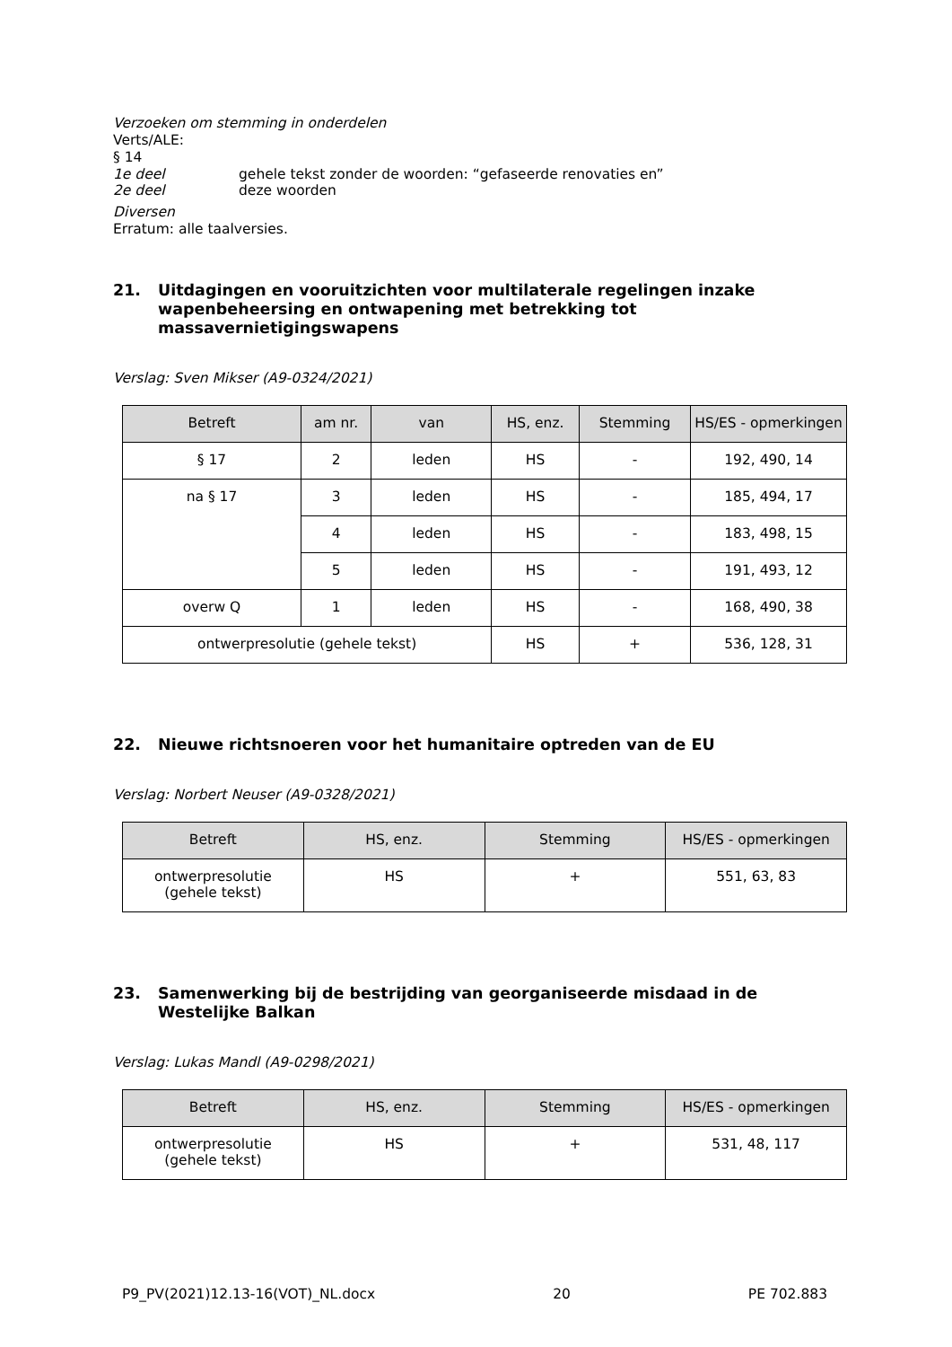Verzoeken om stemming in onderdelen
Verts/ALE:
§ 14
1e deel gehele tekst zonder de woorden: “gefaseerde renovaties en”
2e deel deze woorden
Diversen
Erratum: alle taalversies.
21. Uitdagingen en vooruitzichten voor multilaterale regelingen inzake wapenbeheersing en ontwapening met betrekking tot massavernietigingswapens
Verslag: Sven Mikser (A9-0324/2021)
| Betreft | am nr. | van | HS, enz. | Stemming | HS/ES - opmerkingen |
| --- | --- | --- | --- | --- | --- |
| § 17 | 2 | leden | HS | - | 192, 490, 14 |
| na § 17 | 3 | leden | HS | - | 185, 494, 17 |
| | 4 | leden | HS | - | 183, 498, 15 |
| | 5 | leden | HS | - | 191, 493, 12 |
| overw Q | 1 | leden | HS | - | 168, 490, 38 |
| ontwerpresolutie (gehele tekst) | | | HS | + | 536, 128, 31 |
22. Nieuwe richtsnoeren voor het humanitaire optreden van de EU
Verslag: Norbert Neuser (A9-0328/2021)
| Betreft | HS, enz. | Stemming | HS/ES - opmerkingen |
| --- | --- | --- | --- |
| ontwerpresolutie (gehele tekst) | HS | + | 551, 63, 83 |
23. Samenwerking bij de bestrijding van georganiseerde misdaad in de Westelijke Balkan
Verslag: Lukas Mandl (A9-0298/2021)
| Betreft | HS, enz. | Stemming | HS/ES - opmerkingen |
| --- | --- | --- | --- |
| ontwerpresolutie (gehele tekst) | HS | + | 531, 48, 117 |
P9_PV(2021)12.13-16(VOT)_NL.docx 20 PE 702.883